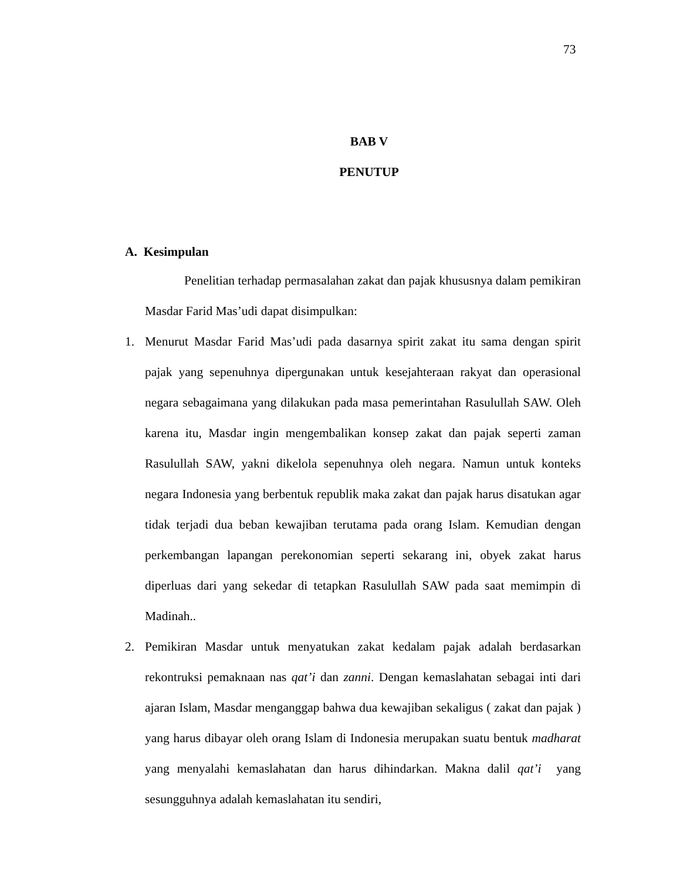73
BAB V
PENUTUP
A. Kesimpulan
Penelitian terhadap permasalahan zakat dan pajak khususnya dalam pemikiran Masdar Farid Mas’udi dapat disimpulkan:
1. Menurut Masdar Farid Mas’udi pada dasarnya spirit zakat itu sama dengan spirit pajak yang sepenuhnya dipergunakan untuk kesejahteraan rakyat dan operasional negara sebagaimana yang dilakukan pada masa pemerintahan Rasulullah SAW. Oleh karena itu, Masdar ingin mengembalikan konsep zakat dan pajak seperti zaman Rasulullah SAW, yakni dikelola sepenuhnya oleh negara. Namun untuk konteks negara Indonesia yang berbentuk republik maka zakat dan pajak harus disatukan agar tidak terjadi dua beban kewajiban terutama pada orang Islam. Kemudian dengan perkembangan lapangan perekonomian seperti sekarang ini, obyek zakat harus diperluas dari yang sekedar di tetapkan Rasulullah SAW pada saat memimpin di Madinah..
2. Pemikiran Masdar untuk menyatukan zakat kedalam pajak adalah berdasarkan rekontruksi pemaknaan nas qat’i dan zanni. Dengan kemaslahatan sebagai inti dari ajaran Islam, Masdar menganggap bahwa dua kewajiban sekaligus ( zakat dan pajak ) yang harus dibayar oleh orang Islam di Indonesia merupakan suatu bentuk madharat yang menyalahi kemaslahatan dan harus dihindarkan. Makna dalil qat’i yang sesungguhnya adalah kemaslahatan itu sendiri,